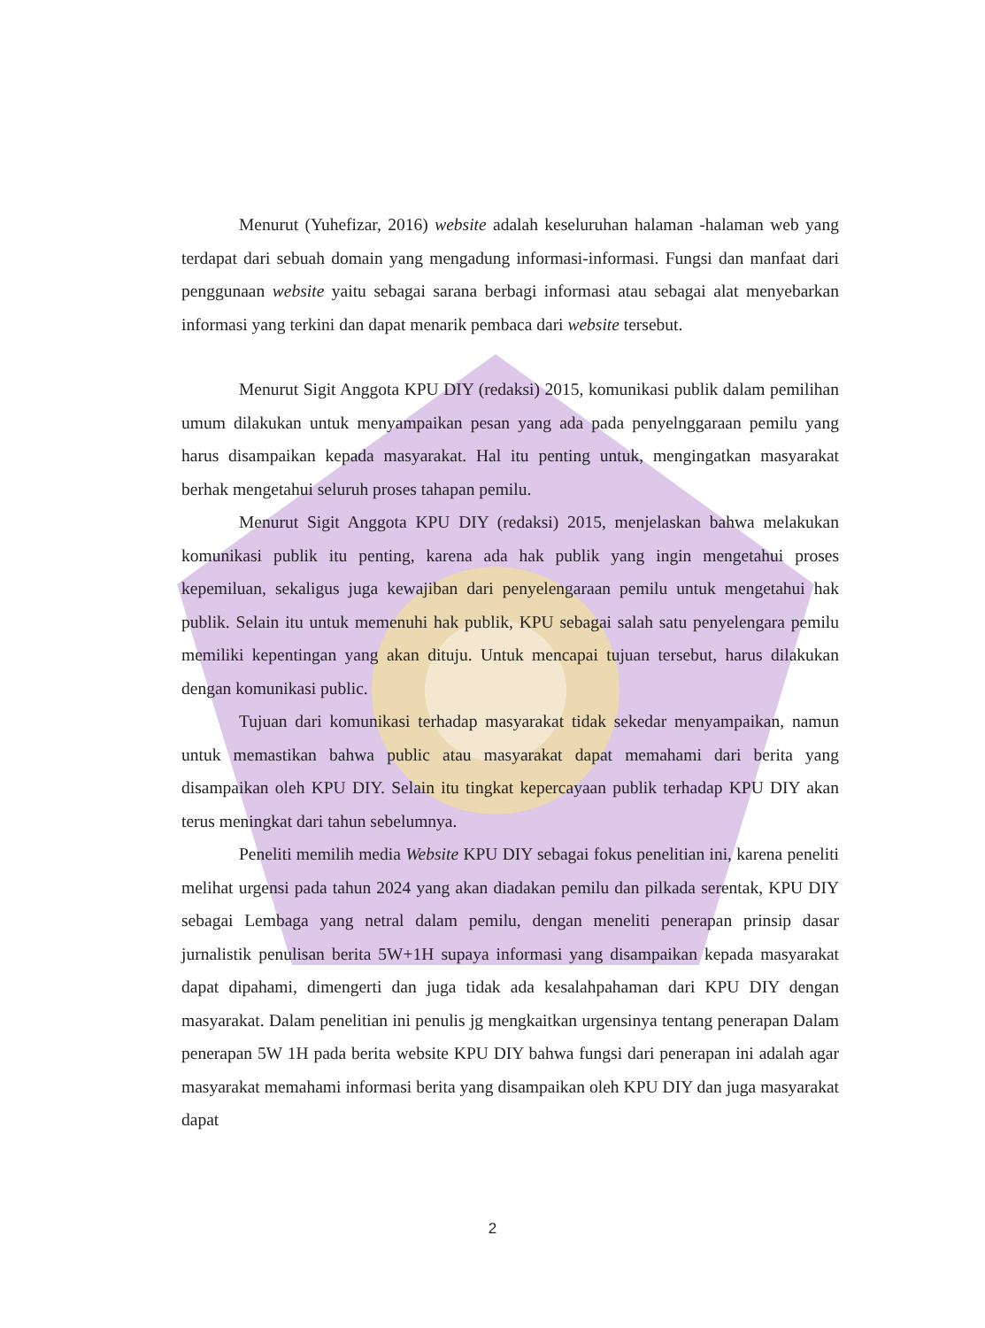Menurut (Yuhefizar, 2016) website adalah keseluruhan halaman -halaman web yang terdapat dari sebuah domain yang mengadung informasi-informasi. Fungsi dan manfaat dari penggunaan website yaitu sebagai sarana berbagi informasi atau sebagai alat menyebarkan informasi yang terkini dan dapat menarik pembaca dari website tersebut.
Menurut Sigit Anggota KPU DIY (redaksi) 2015, komunikasi publik dalam pemilihan umum dilakukan untuk menyampaikan pesan yang ada pada penyelnggaraan pemilu yang harus disampaikan kepada masyarakat. Hal itu penting untuk, mengingatkan masyarakat berhak mengetahui seluruh proses tahapan pemilu.
Menurut Sigit Anggota KPU DIY (redaksi) 2015, menjelaskan bahwa melakukan komunikasi publik itu penting, karena ada hak publik yang ingin mengetahui proses kepemiluan, sekaligus juga kewajiban dari penyelengaraan pemilu untuk mengetahui hak publik. Selain itu untuk memenuhi hak publik, KPU sebagai salah satu penyelengara pemilu memiliki kepentingan yang akan dituju. Untuk mencapai tujuan tersebut, harus dilakukan dengan komunikasi public.
Tujuan dari komunikasi terhadap masyarakat tidak sekedar menyampaikan, namun untuk memastikan bahwa public atau masyarakat dapat memahami dari berita yang disampaikan oleh KPU DIY. Selain itu tingkat kepercayaan publik terhadap KPU DIY akan terus meningkat dari tahun sebelumnya.
Peneliti memilih media Website KPU DIY sebagai fokus penelitian ini, karena peneliti melihat urgensi pada tahun 2024 yang akan diadakan pemilu dan pilkada serentak, KPU DIY sebagai Lembaga yang netral dalam pemilu, dengan meneliti penerapan prinsip dasar jurnalistik penulisan berita 5W+1H supaya informasi yang disampaikan kepada masyarakat dapat dipahami, dimengerti dan juga tidak ada kesalahpahaman dari KPU DIY dengan masyarakat. Dalam penelitian ini penulis jg mengkaitkan urgensinya tentang penerapan Dalam penerapan 5W 1H pada berita website KPU DIY bahwa fungsi dari penerapan ini adalah agar masyarakat memahami informasi berita yang disampaikan oleh KPU DIY dan juga masyarakat dapat
2